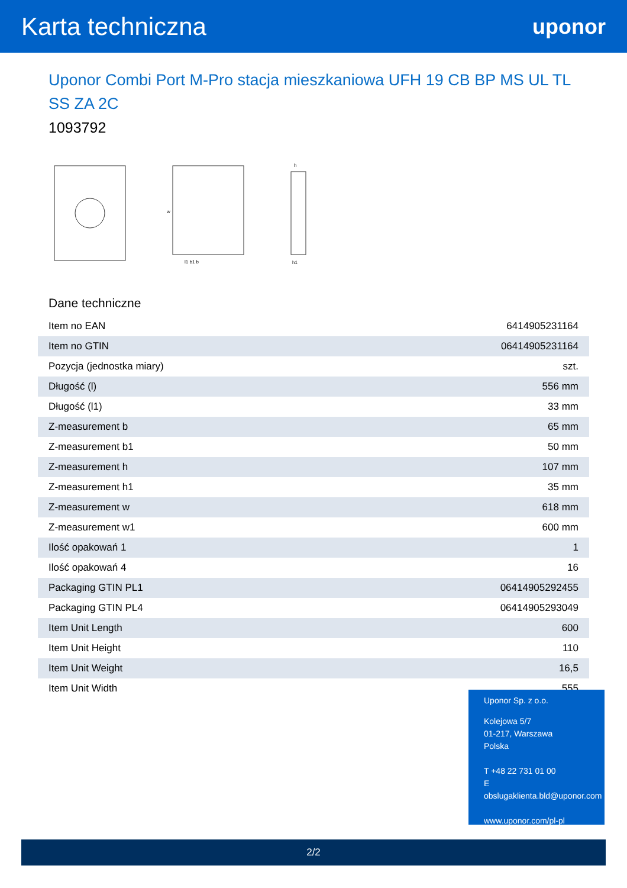Karta techniczna
uponor
Uponor Combi Port M-Pro stacja mieszkaniowa UFH 19 CB BP MS UL TL SS ZA 2C
1093792
w
l1 b1 b
h
h1
Dane techniczne
| Item no EAN | 6414905231164 |
| Item no GTIN | 06414905231164 |
| Pozycja (jednostka miary) | szt. |
| Długość (l) | 556 mm |
| Długość (l1) | 33 mm |
| Z-measurement b | 65 mm |
| Z-measurement b1 | 50 mm |
| Z-measurement h | 107 mm |
| Z-measurement h1 | 35 mm |
| Z-measurement w | 618 mm |
| Z-measurement w1 | 600 mm |
| Ilość opakowań 1 | 1 |
| Ilość opakowań 4 | 16 |
| Packaging GTIN PL1 | 06414905292455 |
| Packaging GTIN PL4 | 06414905293049 |
| Item Unit Length | 600 |
| Item Unit Height | 110 |
| Item Unit Weight | 16,5 |
| Item Unit Width | 555 |
Uponor Sp. z o.o.
Kolejowa 5/7
01-217, Warszawa
Polska
T +48 22 731 01 00
E
obslugaklienta.bld@uponor.com
www.uponor.com/pl-pl
2/2